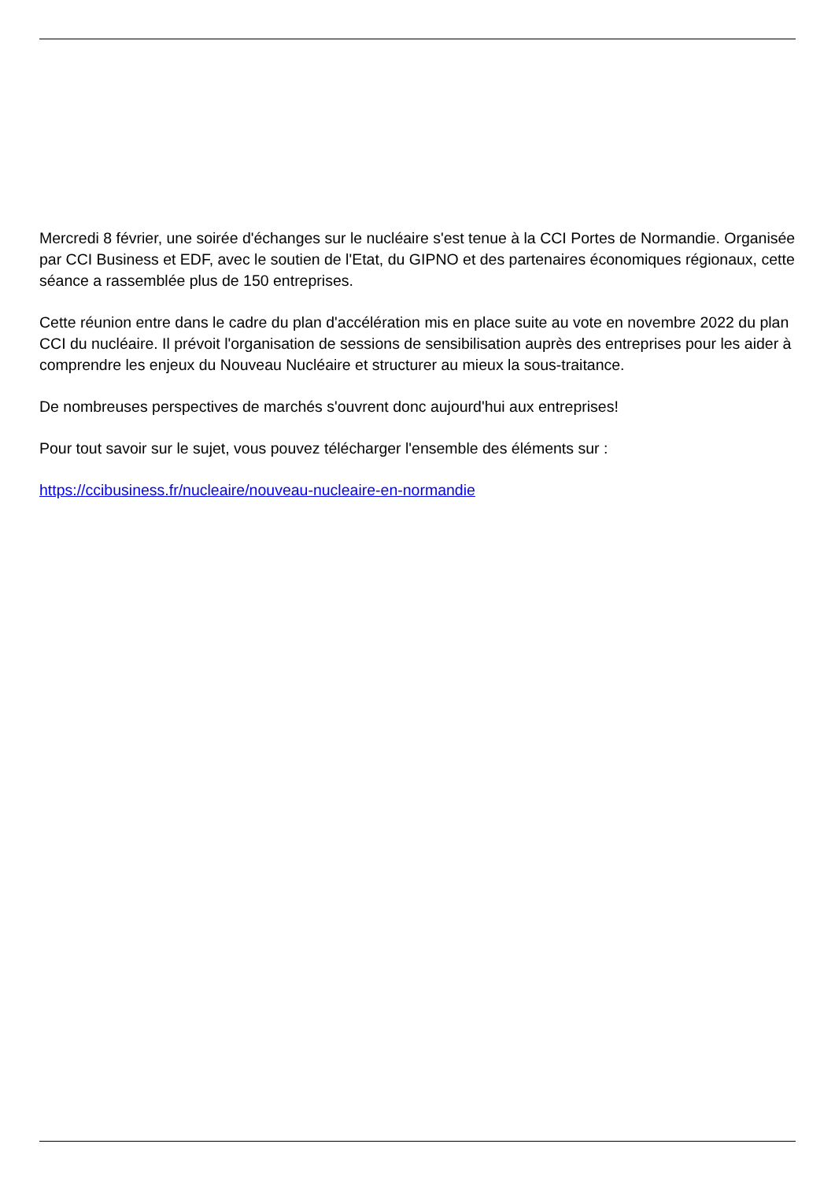Mercredi 8 février, une soirée d'échanges sur le nucléaire s'est tenue à la CCI Portes de Normandie. Organisée par CCI Business et EDF, avec le soutien de l'Etat, du GIPNO et des partenaires économiques régionaux, cette séance a rassemblée plus de 150 entreprises.
Cette réunion entre dans le cadre du plan d'accélération mis en place suite au vote en novembre 2022 du plan CCI du nucléaire. Il prévoit l'organisation de sessions de sensibilisation auprès des entreprises pour les aider à comprendre les enjeux du Nouveau Nucléaire et structurer au mieux la sous-traitance.
De nombreuses perspectives de marchés s'ouvrent donc aujourd'hui aux entreprises!
Pour tout savoir sur le sujet, vous pouvez télécharger l'ensemble des éléments sur :
https://ccibusiness.fr/nucleaire/nouveau-nucleaire-en-normandie